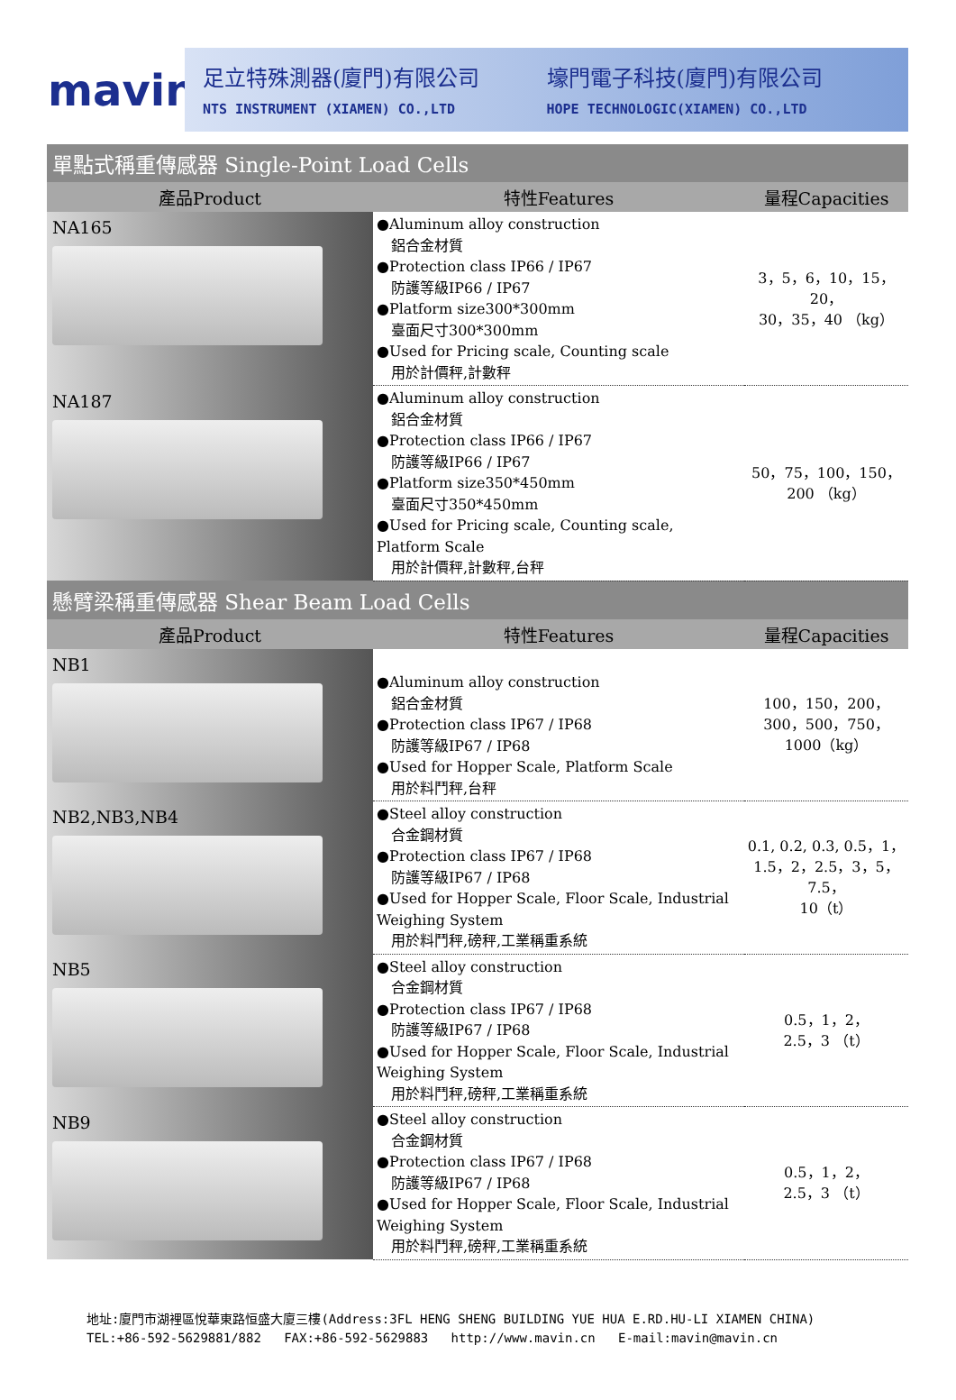mavin
足立特殊測器(廈門)有限公司
NTS INSTRUMENT (XIAMEN) CO.,LTD
壕門電子科技(廈門)有限公司
HOPE TECHNOLOGIC(XIAMEN) CO.,LTD
| 單點式稱重傳感器 Single-Point Load Cells | | |
| 產品Product | 特性Features | 量程Capacities |
| NA165 | ●Aluminum alloy construction 鋁合金材質 ●Protection class IP66 / IP67 防護等級IP66 / IP67 ●Platform size300*300mm 臺面尺寸300*300mm ●Used for Pricing scale, Counting scale 用於計價秤,計數秤 | 3，5，6，10，15，20， 30，35，40 （kg） |
| NA187 | ●Aluminum alloy construction 鋁合金材質 ●Protection class IP66 / IP67 防護等級IP66 / IP67 ●Platform size350*450mm 臺面尺寸350*450mm ●Used for Pricing scale, Counting scale, Platform Scale 用於計價秤,計數秤,台秤 | 50，75，100，150， 200 （kg） |
| 懸臂梁稱重傳感器 Shear Beam Load Cells | | |
| 產品Product | 特性Features | 量程Capacities |
| NB1 | ●Aluminum alloy construction 鋁合金材質 ●Protection class IP67 / IP68 防護等級IP67 / IP68 ●Used for Hopper Scale, Platform Scale 用於料鬥秤,台秤 | 100，150，200， 300，500，750， 1000（kg） |
| NB2,NB3,NB4 | ●Steel alloy construction 合金鋼材質 ●Protection class IP67 / IP68 防護等級IP67 / IP68 ●Used for Hopper Scale, Floor Scale, Industrial Weighing System 用於料鬥秤,磅秤,工業稱重系統 | 0.1, 0.2, 0.3, 0.5，1， 1.5，2，2.5，3，5，7.5， 10（t） |
| NB5 | ●Steel alloy construction 合金鋼材質 ●Protection class IP67 / IP68 防護等級IP67 / IP68 ●Used for Hopper Scale, Floor Scale, Industrial Weighing System 用於料鬥秤,磅秤,工業稱重系統 | 0.5，1，2， 2.5，3 （t） |
| NB9 | ●Steel alloy construction 合金鋼材質 ●Protection class IP67 / IP68 防護等級IP67 / IP68 ●Used for Hopper Scale, Floor Scale, Industrial Weighing System 用於料鬥秤,磅秤,工業稱重系統 | 0.5，1，2， 2.5，3 （t） |
地址:廈門市湖裡區悅華東路恒盛大廈三樓(Address:3FL HENG SHENG BUILDING YUE HUA E.RD.HU-LI XIAMEN CHINA)
TEL:+86-592-5629881/882 FAX:+86-592-5629883 http://www.mavin.cn E-mail:mavin@mavin.cn